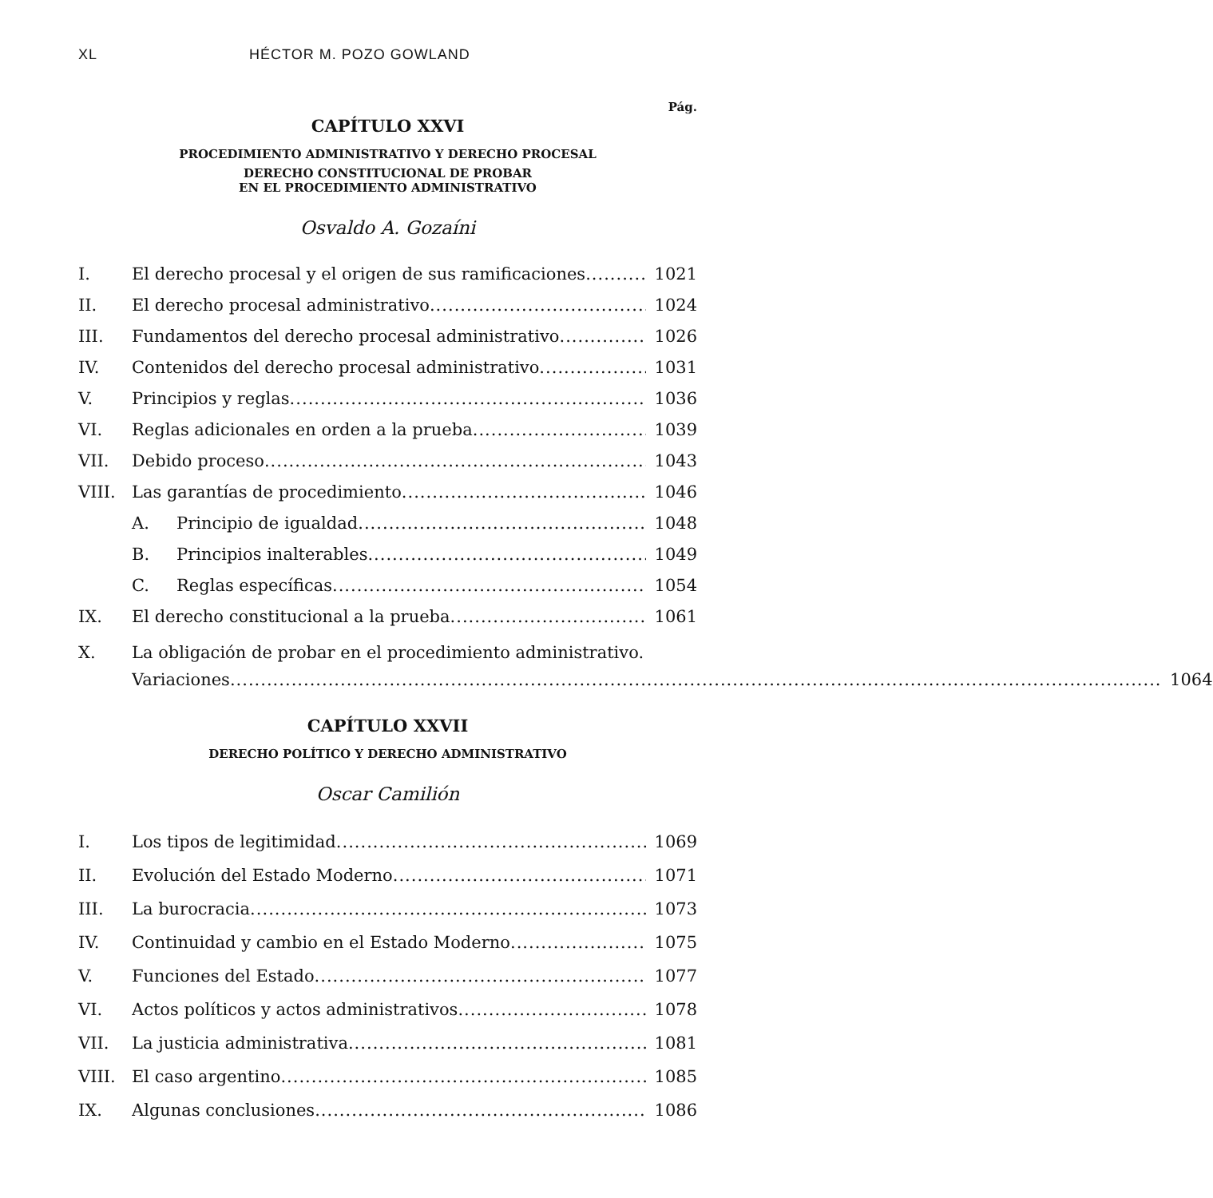XL HÉCTOR M. POZO GOWLAND
Pág.
CAPÍTULO XXVI
PROCEDIMIENTO ADMINISTRATIVO Y DERECHO PROCESAL
DERECHO CONSTITUCIONAL DE PROBAR
EN EL PROCEDIMIENTO ADMINISTRATIVO
Osvaldo A. Gozaíni
I. El derecho procesal y el origen de sus ramificaciones 1021
II. El derecho procesal administrativo 1024
III. Fundamentos del derecho procesal administrativo 1026
IV. Contenidos del derecho procesal administrativo 1031
V. Principios y reglas 1036
VI. Reglas adicionales en orden a la prueba 1039
VII. Debido proceso 1043
VIII. Las garantías de procedimiento 1046
A. Principio de igualdad 1048
B. Principios inalterables 1049
C. Reglas específicas 1054
IX. El derecho constitucional a la prueba 1061
X. La obligación de probar en el procedimiento administrativo.
Variaciones 1064
CAPÍTULO XXVII
DERECHO POLÍTICO Y DERECHO ADMINISTRATIVO
Oscar Camilión
I. Los tipos de legitimidad 1069
II. Evolución del Estado Moderno 1071
III. La burocracia 1073
IV. Continuidad y cambio en el Estado Moderno 1075
V. Funciones del Estado 1077
VI. Actos políticos y actos administrativos 1078
VII. La justicia administrativa 1081
VIII. El caso argentino 1085
IX. Algunas conclusiones 1086